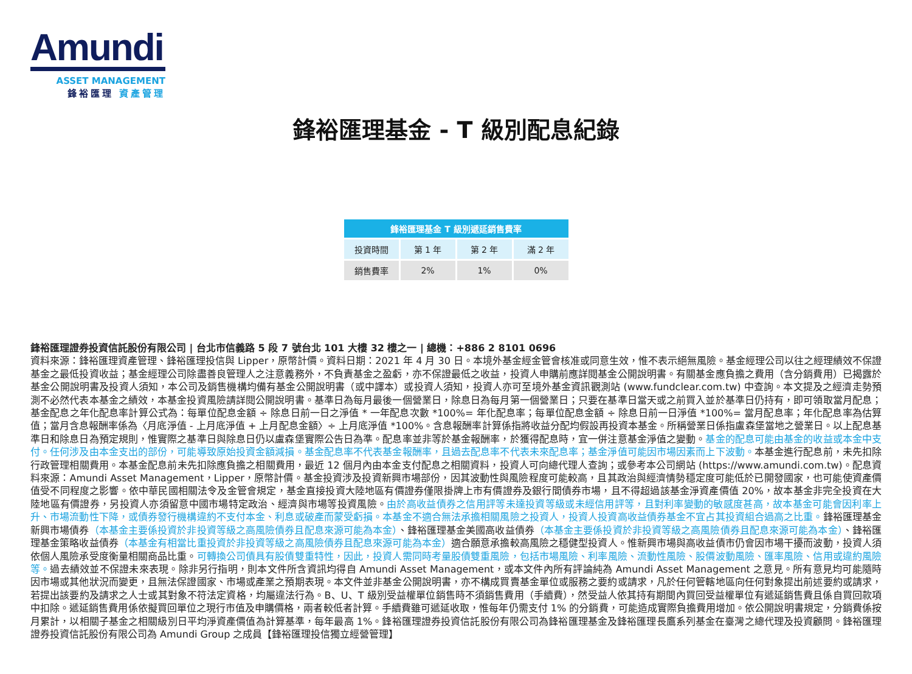Amundi
ASSET MANAGEMENT
鋒裕匯理 資產管理
鋒裕匯理基金 - T 級別配息紀錄
| 鋒裕匯理基金 T 級別遞延銷售費率 | | | |
| --- | --- | --- | --- |
| 投資時間 | 第 1 年 | 第 2 年 | 滿 2 年 |
| 銷售費率 | 2% | 1% | 0% |
鋒裕匯理證券投資信託股份有限公司 | 台北市信義路 5 段 7 號台北 101 大樓 32 樓之一 | 總機：+886 2 8101 0696
資料來源：鋒裕匯理資產管理、鋒裕匯理投信與 Lipper，原幣計價。資料日期：2021 年 4 月 30 日。本境外基金經金管會核准或同意生效，惟不表示絕無風險。基金經理公司以往之經理績效不保證基金之最低投資收益；基金經理公司除盡善良管理人之注意義務外，不負責基金之盈虧，亦不保證最低之收益，投資人申購前應詳閱基金公開說明書。有關基金應負擔之費用（含分銷費用）已揭露於基金公開說明書及投資人須知，本公司及銷售機構均備有基金公開說明書（或中譯本）或投資人須知，投資人亦可至境外基金資訊觀測站 (www.fundclear.com.tw) 中查詢。本文提及之經濟走勢預測不必然代表本基金之績效，本基金投資風險請詳閱公開說明書。基準日為每月最後一個營業日，除息日為每月第一個營業日；只要在基準日當天或之前買入並於基準日仍持有，即可領取當月配息；基金配息之年化配息率計算公式為：每單位配息金額 ÷ 除息日前一日之淨值 * 一年配息次數 *100%= 年化配息率；每單位配息金額 ÷ 除息日前一日淨值 *100%= 當月配息率；年化配息率為估算值；當月含息報酬率係為〈月底淨值 - 上月底淨值 + 上月配息金額〉÷ 上月底淨值 *100%。含息報酬率計算係指將收益分配均假設再投資本基金。所稱營業日係指盧森堡當地之營業日。以上配息基準日和除息日為預定規則，惟實際之基準日與除息日仍以盧森堡實際公告日為準。配息率並非等於基金報酬率，於獲得配息時，宜一併注意基金淨值之變動。基金的配息可能由基金的收益或本金中支付。任何涉及由本金支出的部份，可能導致原始投資金額減損。基金配息率不代表基金報酬率，且過去配息率不代表未來配息率；基金淨值可能因市場因素而上下波動。本基金進行配息前，未先扣除行政管理相關費用。本基金配息前未先扣除應負擔之相關費用，最近 12 個月內由本金支付配息之相關資料，投資人可向總代理人查詢；或參考本公司網站 (https://www.amundi.com.tw)。配息資料來源：Amundi Asset Management，Lipper，原幣計價。基金投資涉及投資新興市場部份，因其波動性與風險程度可能較高，且其政治與經濟情勢穩定度可能低於已開發國家，也可能使資產價值受不同程度之影響。依中華民國相關法令及金管會規定，基金直接投資大陸地區有價證券僅限掛牌上市有價證券及銀行間債券市場，且不得超過該基金淨資產價值 20%，故本基金非完全投資在大陸地區有價證券，另投資人亦須留意中國市場特定政治、經濟與市場等投資風險。由於高收益債券之信用評等未達投資等級或未經信用評等，且對利率變動的敏感度甚高，故本基金可能會因利率上升、市場流動性下降，或債券發行機構違約不支付本金、利息或破產而蒙受虧損。本基金不適合無法承擔相關風險之投資人，投資人投資高收益債券基金不宜占其投資組合過高之比重。鋒裕匯理基金新興市場債券（本基金主要係投資於非投資等級之高風險債券且配息來源可能為本金）、鋒裕匯理基金美國高收益債券（本基金主要係投資於非投資等級之高風險債券且配息來源可能為本金）、鋒裕匯理基金策略收益債券（本基金有相當比重投資於非投資等級之高風險債券且配息來源可能為本金）適合願意承擔較高風險之穩健型投資人。惟新興市場與高收益債市仍會因市場干擾而波動，投資人須依個人風險承受度衡量相關商品比重。可轉換公司債具有股債雙重特性，因此，投資人需同時考量股債雙重風險，包括市場風險、利率風險、流動性風險、股價波動風險、匯率風險、信用或違約風險等。過去績效並不保證未來表現。除非另行指明，則本文件所含資訊均得自 Amundi Asset Management，或本文件內所有評論純為 Amundi Asset Management 之意見。所有意見均可能隨時因市場或其他狀況而變更，且無法保證國家、市場或產業之預期表現。本文件並非基金公開說明書，亦不構成買賣基金單位或服務之要約或請求，凡於任何管轄地區向任何對象提出前述要約或請求，若提出該要約及請求之人士或其對象不符法定資格，均屬違法行為。B、U、T 級別受益權單位銷售時不須銷售費用（手續費），然受益人依其持有期間內買回受益權單位有遞延銷售費且係自買回款項中扣除。遞延銷售費用係依擬買回單位之現行市值及申購價格，兩者較低者計算。手續費雖可遞延收取，惟每年仍需支付 1% 的分銷費，可能造成實際負擔費用增加。依公開說明書規定，分銷費係按月累計，以相關子基金之相關級別日平均淨資產價值為計算基準，每年最高 1%。鋒裕匯理證券投資信託股份有限公司為鋒裕匯理基金及鋒裕匯理長鷹系列基金在臺灣之總代理及投資顧問。鋒裕匯理證券投資信託股份有限公司為 Amundi Group 之成員【鋒裕匯理投信獨立經營管理】